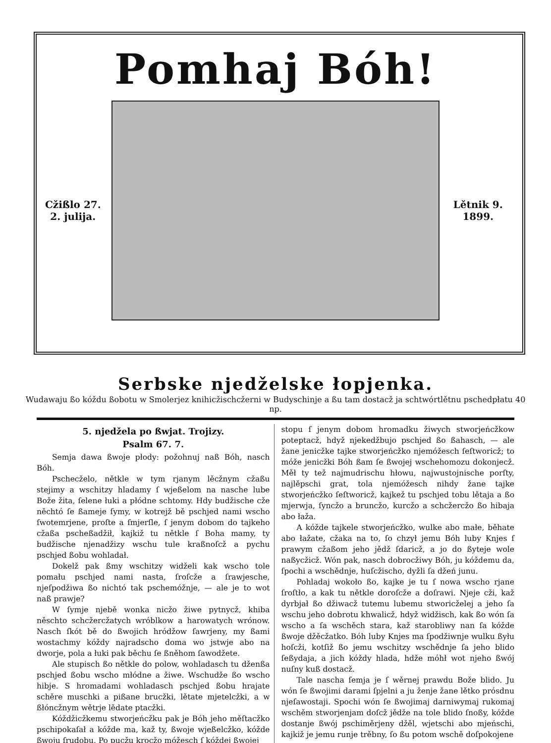Pomhaj Bóh!
Cžißlo 27.
2. julija.
Lětnik 9.
1899.
Serbske njedželske łopjenka.
Wudawaju ßo kóždu ßobotu w Smolerjez knihicžischcžerni w Budyschinje a ßu tam dostacž ja schtwórtlětnu pschedpłatu 40 np.
5. njedžela po ßwjat. Trojizy.
Psalm 67. 7.
Semja dawa ßwoje płody: požohnuj naß Bóh, nasch Bóh.
Pschecželo, nětkle w tym rjanym lěcžnym cžaßu stejimy a wschitzy hladamy ſ wjeßelom na nasche lube Bože žita, ſelene łuki a płódne schtomy. Hdy budžische cže něchtó ſe ßameje ſymy, w kotrejž bě pschjed nami wscho ſwotemrjene, proſte a ſmjerſle, ſ jenym dobom do tajkeho cžaßa pscheßadžił, kajkiž tu nětkle ſ Boha mamy, ty budžische njenadžizy wschu tule kraßnoſcž a pychu pschjed ßobu wohladał.
Dokelž pak ßmy wschitzy widželi kak wscho tole pomału pschjed nami nasta, ſroſcže a ſrawjesche, njeſpodžiwa ßo nichtó tak pschemóžnje, — ale je to wot naß prawje?
W ſymje njebě wonka nicžo žiwe pytnycž, khiba něschto schcžercžatych wróblkow a harowatych wrónow. Nasch ſkót bě do ßwojich hródžow ſawrjeny, my ßami wostachmy kóždy najradscho doma wo jstwje abo na dworje, pola a łuki pak běchu ſe ßněhom ſawodžete.
Ale stupisch ßo nětkle do polow, wohladasch tu dženßa pschjed ßobu wscho młódne a žiwe. Wschudže ßo wscho hibje. S hromadami wohladasch pschjed ßobu hrajate schěre muschki a pißane brucžki, lětate mjetelcžki, a w ßłóncžnym wětrje lědate ptacžki.
Kóždžicžkemu stworjeńcžku pak je Bóh jeho měſtacžko pschipokaſał a kóžde ma, kaž ty, ßwoje wjeßelcžko, kóžde ßwoju ſrudobu. Po pucžu krocžo móžesch ſ kóždej ßwojej
stopu ſ jenym dobom hromadku žiwych stworjeńcžkow poteptacž, hdyž njekedžbujo pschjed ßo ßahasch, — ale žane jenicžke tajke stworjeńcžko njemóžesch ſeſtworicž; to móže jenicžki Bóh ßam ſe ßwojej wschehomozu dokonjecž. Měł ty tež najmudrischu hłowu, najwustojnische porſty, najlěpschi grat, tola njemóžesch nihdy žane tajke stworjeńcžko ſeſtworicž, kajkež tu pschjed tobu lětaja a ßo mjerwja, ſyncžo a bruncžo, kurcžo a schcžercžo ßo hibaja abo łaža.
A kóžde tajkele stworjeńcžko, wulke abo małe, běhate abo łažate, cžaka na to, ſo chzył jemu Bóh luby Knjes ſ prawym cžaßom jeho jědž ſdaricž, a jo do ßyteje wole naßycžicž. Wón pak, nasch dobrocžiwy Bóh, ju kóždemu da, ſpochi a wschědnje, huſcžischo, dyžli ſa džeń junu.
Pohladaj wokoło ßo, kajke je tu ſ nowa wscho rjane ſroſtło, a kak tu nětkle doroſcže a doſrawi. Njeje cži, kaž dyrbjał ßo džiwacž tutemu lubemu stworicželej a jeho ſa wschu jeho dobrotu khwalicž, hdyž widžisch, kak ßo wón ſa wscho a ſa wschěch stara, kaž starobliwy nan ſa kóžde ßwoje džěcžatko. Bóh luby Knjes ma ſpodžiwnje wulku ßyłu hoſcži, kotſiž ßo jemu wschitzy wschědnje ſa jeho blido ſeßydaja, a jich kóždy hlada, hdže móhł wot njeho ßwój nuſny kuß dostacž.
Tale nascha ſemja je ſ wěrnej prawdu Bože blido. Ju wón ſe ßwojimi darami ſpjelni a ju ženje žane lětko prósdnu njeſawostaji. Spochi wón ſe ßwojimaj darniwymaj rukomaj wschěm stworjenjam doſcž jědže na tole blido ſnoßy, kóžde dostanje ßwój pschiměrjeny džěl, wjetschi abo mjeńschi, kajkiž je jemu runje trěbny, ſo ßu potom wschě doſpokojene